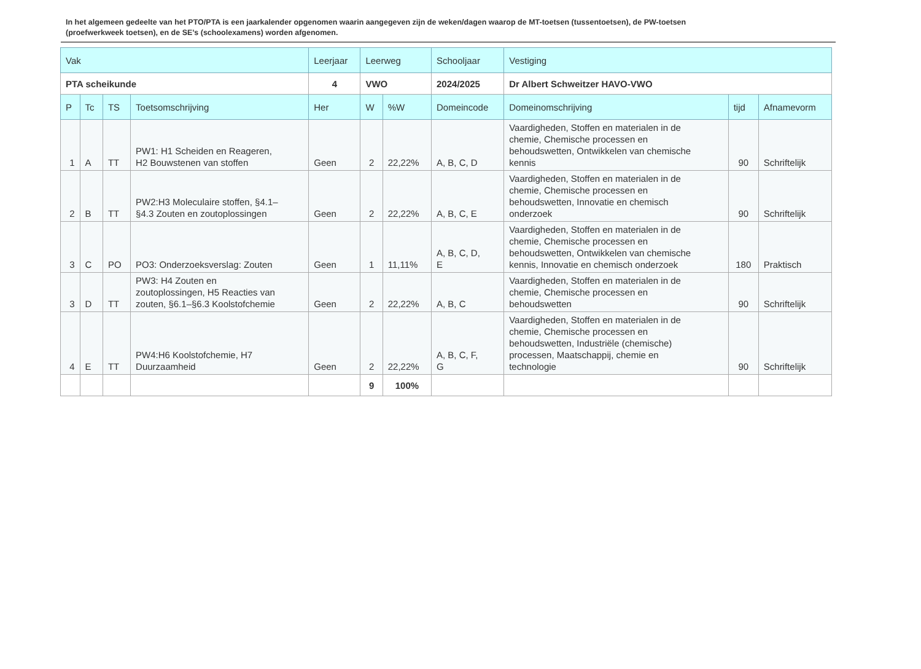In het algemeen gedeelte van het PTO/PTA is een jaarkalender opgenomen waarin aangegeven zijn de weken/dagen waarop de MT-toetsen (tussentoetsen), de PW-toetsen (proefwerkweek toetsen), en de SE’s (schoolexamens) worden afgenomen.
| Vak | | | | Leerjaar | Leerweg | | Schooljaar | Vestiging | | |
| --- | --- | --- | --- | --- | --- | --- | --- | --- | --- | --- |
| PTA scheikunde | | | | 4 | VWO | | 2024/2025 | Dr Albert Schweitzer HAVO-VWO | | |
| P | Tc | TS | Toetsomschrijving | Her | W | %W | Domeincode | Domeinomschrijving | tijd | Afnamevorm |
| 1 | A | TT | PW1: H1 Scheiden en Reageren, H2 Bouwstenen van stoffen | Geen | 2 | 22,22% | A, B, C, D | Vaardigheden, Stoffen en materialen in de chemie, Chemische processen en behoudswetten, Ontwikkelen van chemische kennis | 90 | Schriftelijk |
| 2 | B | TT | PW2:H3 Moleculaire stoffen, §4.1– §4.3 Zouten en zoutoplossingen | Geen | 2 | 22,22% | A, B, C, E | Vaardigheden, Stoffen en materialen in de chemie, Chemische processen en behoudswetten, Innovatie en chemisch onderzoek | 90 | Schriftelijk |
| 3 | C | PO | PO3: Onderzoeksverslag: Zouten | Geen | 1 | 11,11% | A, B, C, D, E | Vaardigheden, Stoffen en materialen in de chemie, Chemische processen en behoudswetten, Ontwikkelen van chemische kennis, Innovatie en chemisch onderzoek | 180 | Praktisch |
| 3 | D | TT | PW3: H4 Zouten en zoutoplossingen, H5 Reacties van zouten, §6.1–§6.3 Koolstofchemie | Geen | 2 | 22,22% | A, B, C | Vaardigheden, Stoffen en materialen in de chemie, Chemische processen en behoudswetten | 90 | Schriftelijk |
| 4 | E | TT | PW4:H6 Koolstofchemie, H7 Duurzaamheid | Geen | 2 | 22,22% | A, B, C, F, G | Vaardigheden, Stoffen en materialen in de chemie, Chemische processen en behoudswetten, Industriële (chemische) processen, Maatschappij, chemie en technologie | 90 | Schriftelijk |
| | | | | | 9 | 100% | | | | |